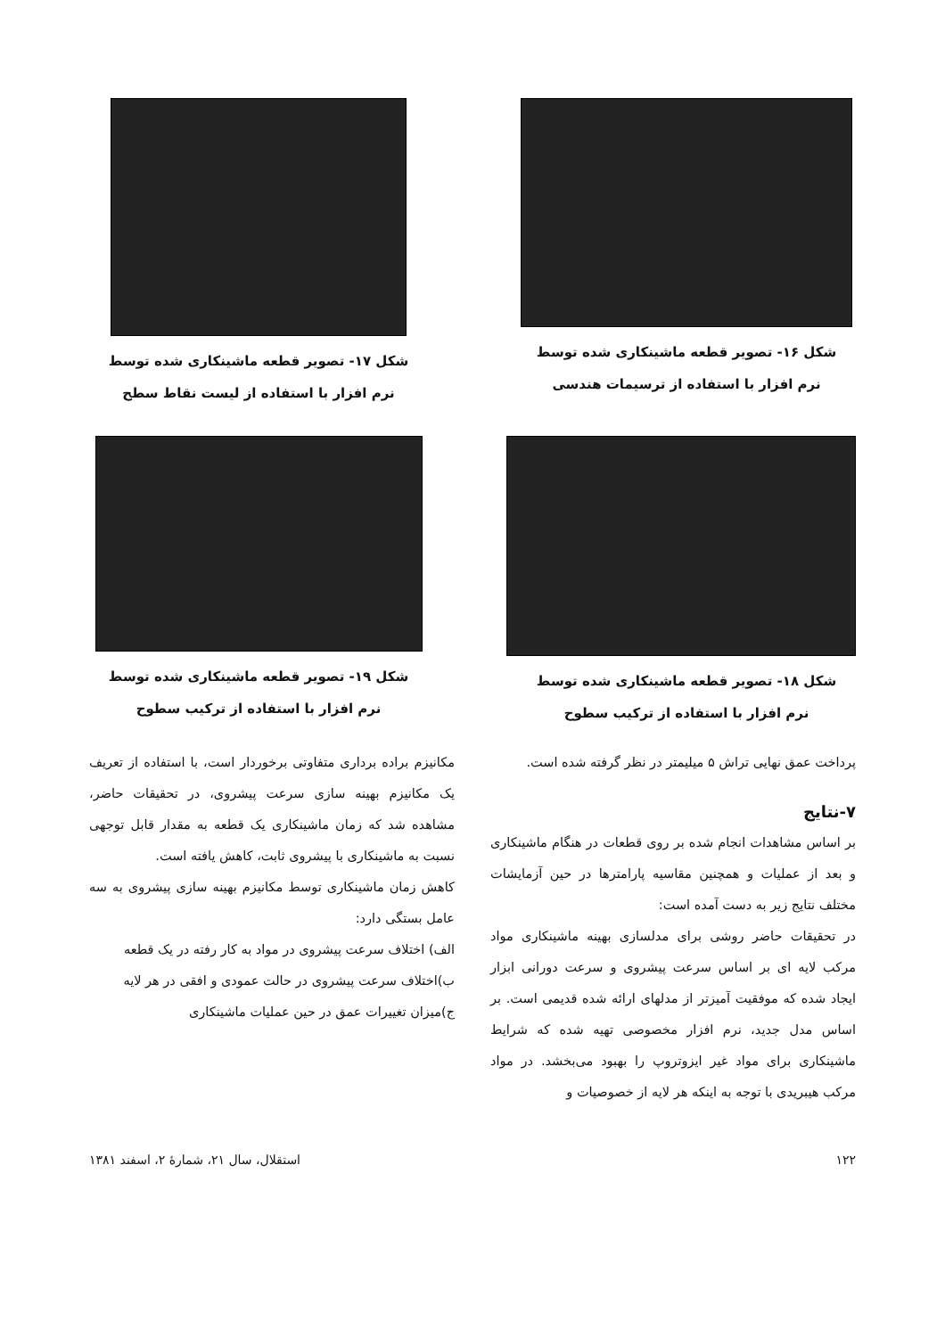شکل ۱۶- تصویر قطعه ماشینکاری شده توسط
نرم افزار با استفاده از ترسیمات هندسی
شکل ۱۷- تصویر قطعه ماشینکاری شده توسط
نرم افزار با استفاده از لیست نقاط سطح
شکل ۱۸- تصویر قطعه ماشینکاری شده توسط
نرم افزار با استفاده از ترکیب سطوح
شکل ۱۹- تصویر قطعه ماشینکاری شده توسط
نرم افزار با استفاده از ترکیب سطوح
پرداخت عمق نهایی تراش ۵ میلیمتر در نظر گرفته شده است.
۷-نتایج
بر اساس مشاهدات انجام شده بر روی قطعات در هنگام ماشینکاری و بعد از عملیات و همچنین مقاسیه پارامترها در حین آزمایشات مختلف نتایج زیر به دست آمده است:
در تحقیقات حاضر روشی برای مدلسازی بهینه ماشینکاری مواد مرکب لایه ای بر اساس سرعت پیشروی و سرعت دورانی ابزار ایجاد شده که موفقیت آمیزتر از مدلهای ارائه شده قدیمی است. بر اساس مدل جدید، نرم افزار مخصوصی تهیه شده که شرایط ماشینکاری برای مواد غیر ایزوتروپ را بهبود می‌بخشد. در مواد مرکب هیبریدی با توجه به اینکه هر لایه از خصوصیات و
مکانیزم براده برداری متفاوتی برخوردار است، با استفاده از تعریف یک مکانیزم بهینه سازی سرعت پیشروی، در تحقیقات حاضر، مشاهده شد که زمان ماشینکاری یک قطعه به مقدار قابل توجهی نسبت به ماشینکاری با پیشروی ثابت، کاهش یافته است.
کاهش زمان ماشینکاری توسط مکانیزم بهینه سازی پیشروی به سه عامل بستگی دارد:
الف) اختلاف سرعت پیشروی در مواد به کار رفته در یک قطعه
ب)اختلاف سرعت پیشروی در حالت عمودی و افقی در هر لایه
ج)میزان تغییرات عمق در حین عملیات ماشینکاری
۱۲۲ استقلال، سال ۲۱، شمارهٔ ۲، اسفند ۱۳۸۱